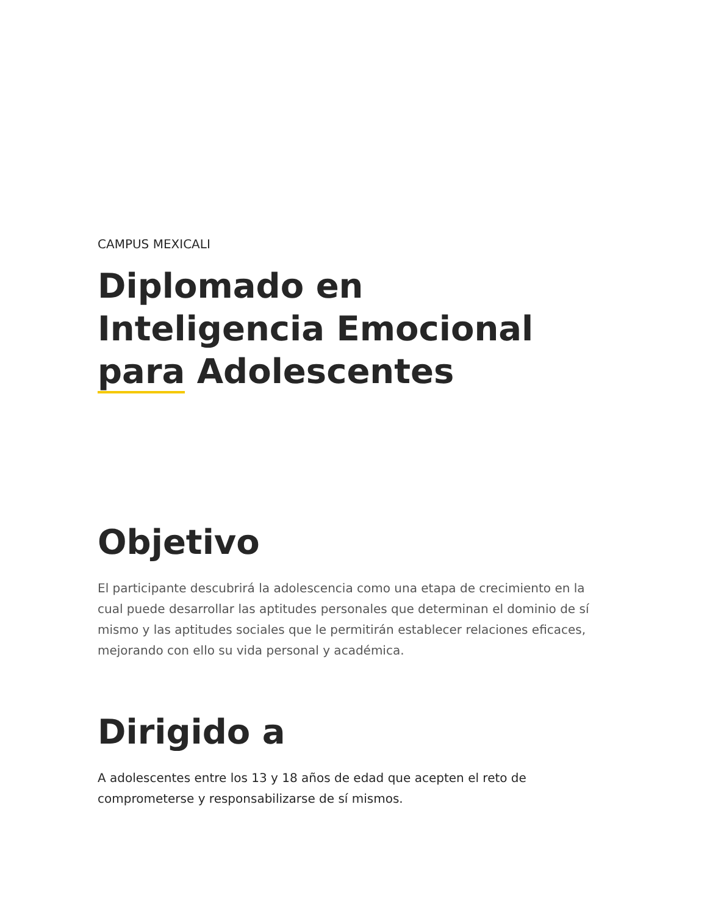CAMPUS MEXICALI
Diplomado en
Inteligencia Emocional
para Adolescentes
Objetivo
El participante descubrirá la adolescencia como una etapa de crecimiento en la cual puede desarrollar las aptitudes personales que determinan el dominio de sí mismo y las aptitudes sociales que le permitirán establecer relaciones eficaces, mejorando con ello su vida personal y académica.
Dirigido a
A adolescentes entre los 13 y 18 años de edad que acepten el reto de comprometerse y responsabilizarse de sí mismos.